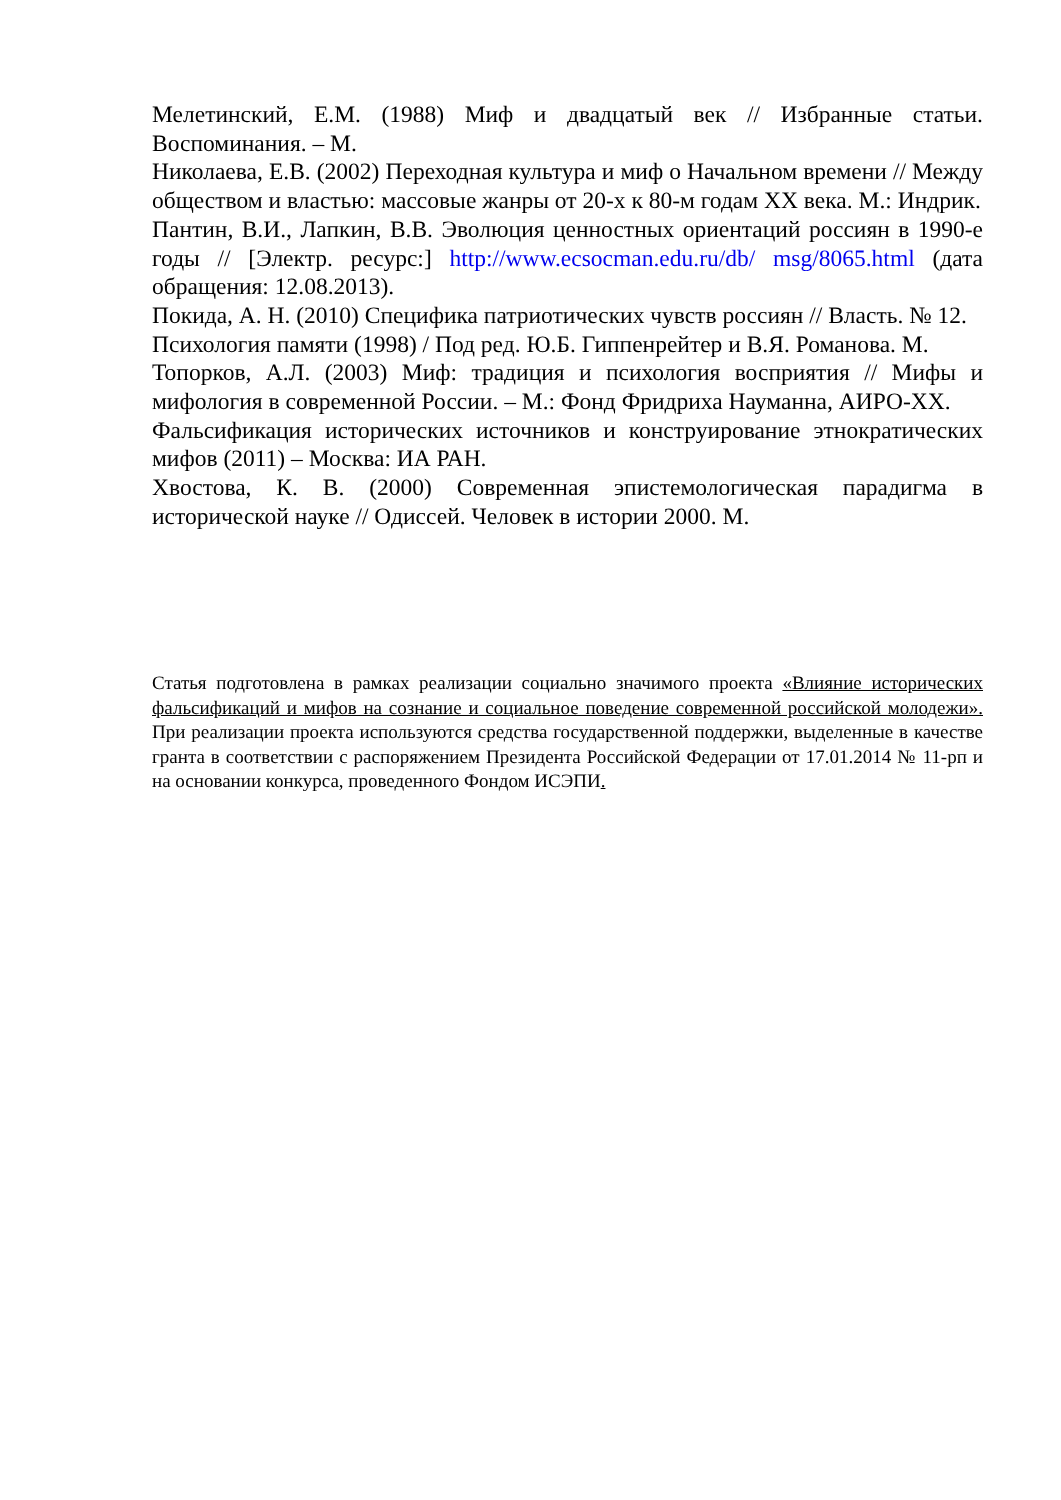Мелетинский, Е.М. (1988) Миф и двадцатый век // Избранные статьи. Воспоминания. – М.
Николаева, Е.В. (2002) Переходная культура и миф о Начальном времени // Между обществом и властью: массовые жанры от 20-х к 80-м годам XX века. М.: Индрик.
Пантин, В.И., Лапкин, В.В. Эволюция ценностных ориентаций россиян в 1990-е годы // [Электр. ресурс:] http://www.ecsocman.edu.ru/db/ msg/8065.html (дата обращения: 12.08.2013).
Покида, А. Н. (2010) Специфика патриотических чувств россиян // Власть. № 12.
Психология памяти (1998) / Под ред. Ю.Б. Гиппенрейтер и В.Я. Романова. М.
Топорков, А.Л. (2003) Миф: традиция и психология восприятия // Мифы и мифология в современной России. – М.: Фонд Фридриха Науманна, АИРО-XX.
Фальсификация исторических источников и конструирование этнократических мифов (2011) – Москва: ИА РАН.
Хвостова, К. В. (2000) Современная эпистемологическая парадигма в исторической науке // Одиссей. Человек в истории 2000. М.
Статья подготовлена в рамках реализации социально значимого проекта «Влияние исторических фальсификаций и мифов на сознание и социальное поведение современной российской молодежи». При реализации проекта используются средства государственной поддержки, выделенные в качестве гранта в соответствии с распоряжением Президента Российской Федерации от 17.01.2014 № 11-рп и на основании конкурса, проведенного Фондом ИСЭПИ.